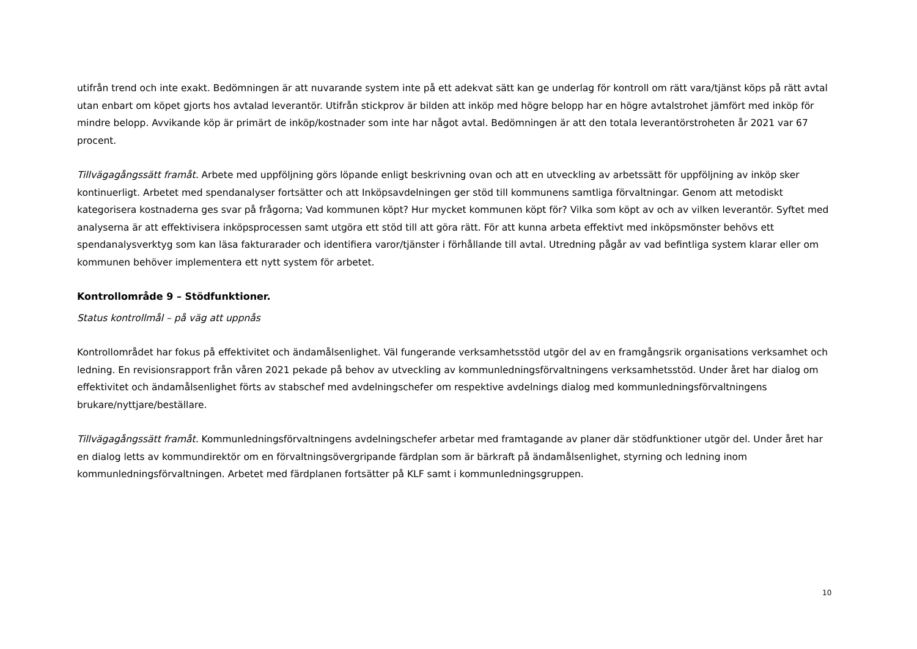utifrån trend och inte exakt. Bedömningen är att nuvarande system inte på ett adekvat sätt kan ge underlag för kontroll om rätt vara/tjänst köps på rätt avtal utan enbart om köpet gjorts hos avtalad leverantör. Utifrån stickprov är bilden att inköp med högre belopp har en högre avtalstrohet jämfört med inköp för mindre belopp. Avvikande köp är primärt de inköp/kostnader som inte har något avtal. Bedömningen är att den totala leverantörstroheten år 2021 var 67 procent.
Tillvägagångssätt framåt. Arbete med uppföljning görs löpande enligt beskrivning ovan och att en utveckling av arbetssätt för uppföljning av inköp sker kontinuerligt. Arbetet med spendanalyser fortsätter och att Inköpsavdelningen ger stöd till kommunens samtliga förvaltningar. Genom att metodiskt kategorisera kostnaderna ges svar på frågorna; Vad kommunen köpt? Hur mycket kommunen köpt för? Vilka som köpt av och av vilken leverantör. Syftet med analyserna är att effektivisera inköpsprocessen samt utgöra ett stöd till att göra rätt. För att kunna arbeta effektivt med inköpsmönster behövs ett spendanalysverktyg som kan läsa fakturarader och identifiera varor/tjänster i förhållande till avtal. Utredning pågår av vad befintliga system klarar eller om kommunen behöver implementera ett nytt system för arbetet.
Kontrollområde 9 – Stödfunktioner.
Status kontrollmål – på väg att uppnås
Kontrollområdet har fokus på effektivitet och ändamålsenlighet. Väl fungerande verksamhetsstöd utgör del av en framgångsrik organisations verksamhet och ledning. En revisionsrapport från våren 2021 pekade på behov av utveckling av kommunledningsförvaltningens verksamhetsstöd. Under året har dialog om effektivitet och ändamålsenlighet förts av stabschef med avdelningschefer om respektive avdelnings dialog med kommunledningsförvaltningens brukare/nyttjare/beställare.
Tillvägagångssätt framåt. Kommunledningsförvaltningens avdelningschefer arbetar med framtagande av planer där stödfunktioner utgör del. Under året har en dialog letts av kommundirektör om en förvaltningsövergripande färdplan som är bärkraft på ändamålsenlighet, styrning och ledning inom kommunledningsförvaltningen. Arbetet med färdplanen fortsätter på KLF samt i kommunledningsgruppen.
10